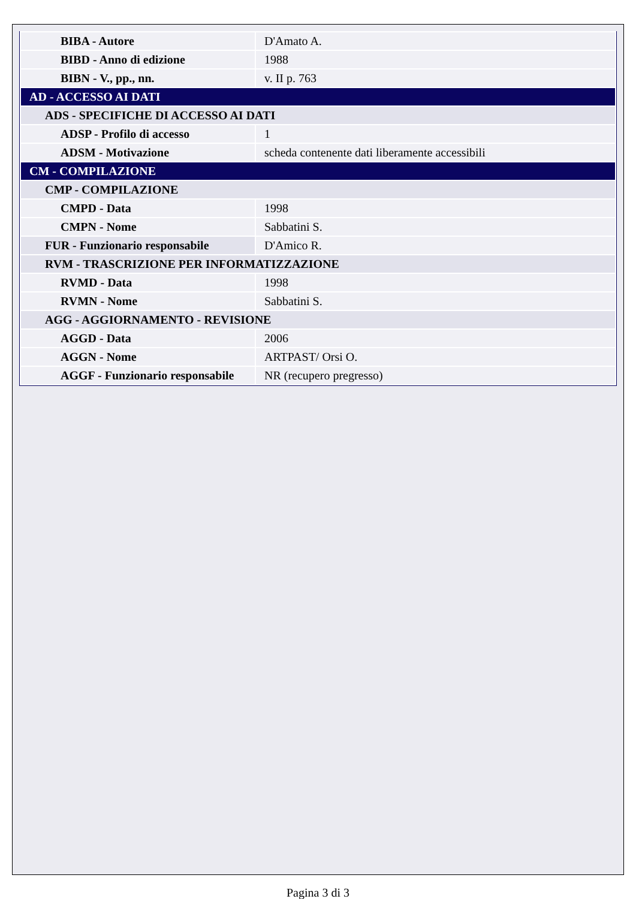| BIBA - Autore | D'Amato A. |
| BIBD - Anno di edizione | 1988 |
| BIBN - V., pp., nn. | v. II p. 763 |
| AD - ACCESSO AI DATI | |
| ADS - SPECIFICHE DI ACCESSO AI DATI | |
| ADSP - Profilo di accesso | 1 |
| ADSM - Motivazione | scheda contenente dati liberamente accessibili |
| CM - COMPILAZIONE | |
| CMP - COMPILAZIONE | |
| CMPD - Data | 1998 |
| CMPN - Nome | Sabbatini S. |
| FUR - Funzionario responsabile | D'Amico R. |
| RVM - TRASCRIZIONE PER INFORMATIZZAZIONE | |
| RVMD - Data | 1998 |
| RVMN - Nome | Sabbatini S. |
| AGG - AGGIORNAMENTO - REVISIONE | |
| AGGD - Data | 2006 |
| AGGN - Nome | ARTPAST/ Orsi O. |
| AGGF - Funzionario responsabile | NR (recupero pregresso) |
Pagina 3 di 3